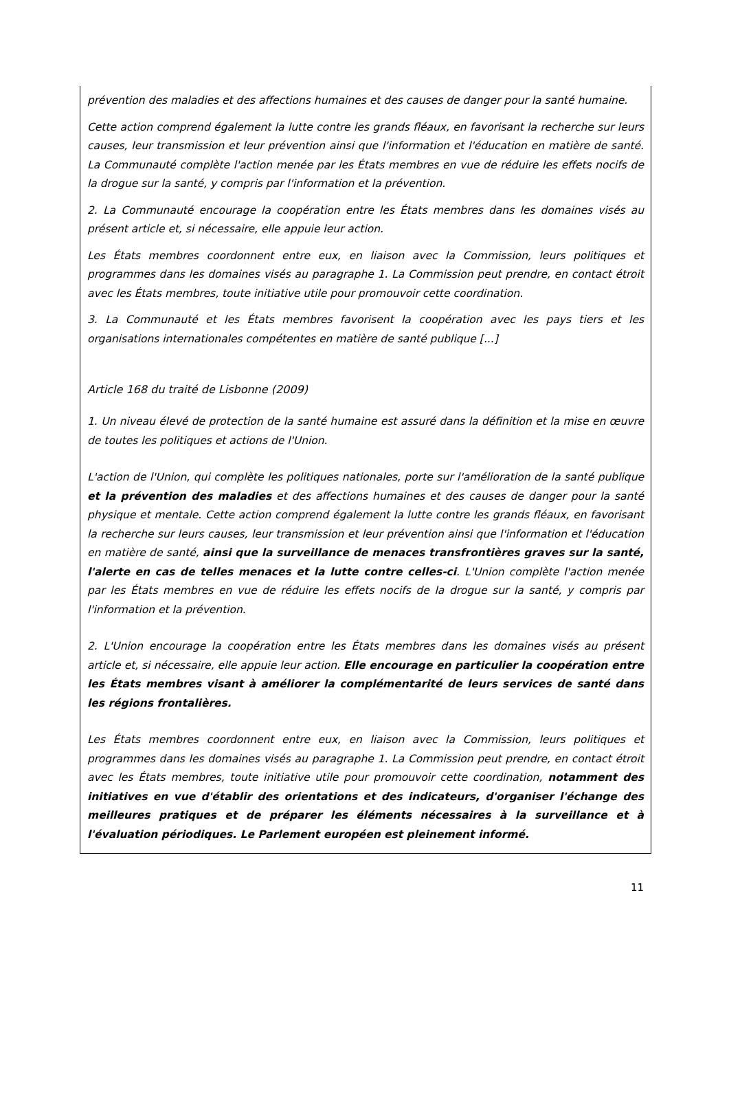prévention des maladies et des affections humaines et des causes de danger pour la santé humaine.
Cette action comprend également la lutte contre les grands fléaux, en favorisant la recherche sur leurs causes, leur transmission et leur prévention ainsi que l'information et l'éducation en matière de santé. La Communauté complète l'action menée par les États membres en vue de réduire les effets nocifs de la drogue sur la santé, y compris par l'information et la prévention.
2. La Communauté encourage la coopération entre les États membres dans les domaines visés au présent article et, si nécessaire, elle appuie leur action.
Les États membres coordonnent entre eux, en liaison avec la Commission, leurs politiques et programmes dans les domaines visés au paragraphe 1. La Commission peut prendre, en contact étroit avec les États membres, toute initiative utile pour promouvoir cette coordination.
3. La Communauté et les États membres favorisent la coopération avec les pays tiers et les organisations internationales compétentes en matière de santé publique [...]
Article 168 du traité de Lisbonne (2009)
1. Un niveau élevé de protection de la santé humaine est assuré dans la définition et la mise en œuvre de toutes les politiques et actions de l'Union.
L'action de l'Union, qui complète les politiques nationales, porte sur l'amélioration de la santé publique et la prévention des maladies et des affections humaines et des causes de danger pour la santé physique et mentale. Cette action comprend également la lutte contre les grands fléaux, en favorisant la recherche sur leurs causes, leur transmission et leur prévention ainsi que l'information et l'éducation en matière de santé, ainsi que la surveillance de menaces transfrontières graves sur la santé, l'alerte en cas de telles menaces et la lutte contre celles-ci. L'Union complète l'action menée par les États membres en vue de réduire les effets nocifs de la drogue sur la santé, y compris par l'information et la prévention.
2. L'Union encourage la coopération entre les États membres dans les domaines visés au présent article et, si nécessaire, elle appuie leur action. Elle encourage en particulier la coopération entre les États membres visant à améliorer la complémentarité de leurs services de santé dans les régions frontalières.
Les États membres coordonnent entre eux, en liaison avec la Commission, leurs politiques et programmes dans les domaines visés au paragraphe 1. La Commission peut prendre, en contact étroit avec les États membres, toute initiative utile pour promouvoir cette coordination, notamment des initiatives en vue d'établir des orientations et des indicateurs, d'organiser l'échange des meilleures pratiques et de préparer les éléments nécessaires à la surveillance et à l'évaluation périodiques. Le Parlement européen est pleinement informé.
11